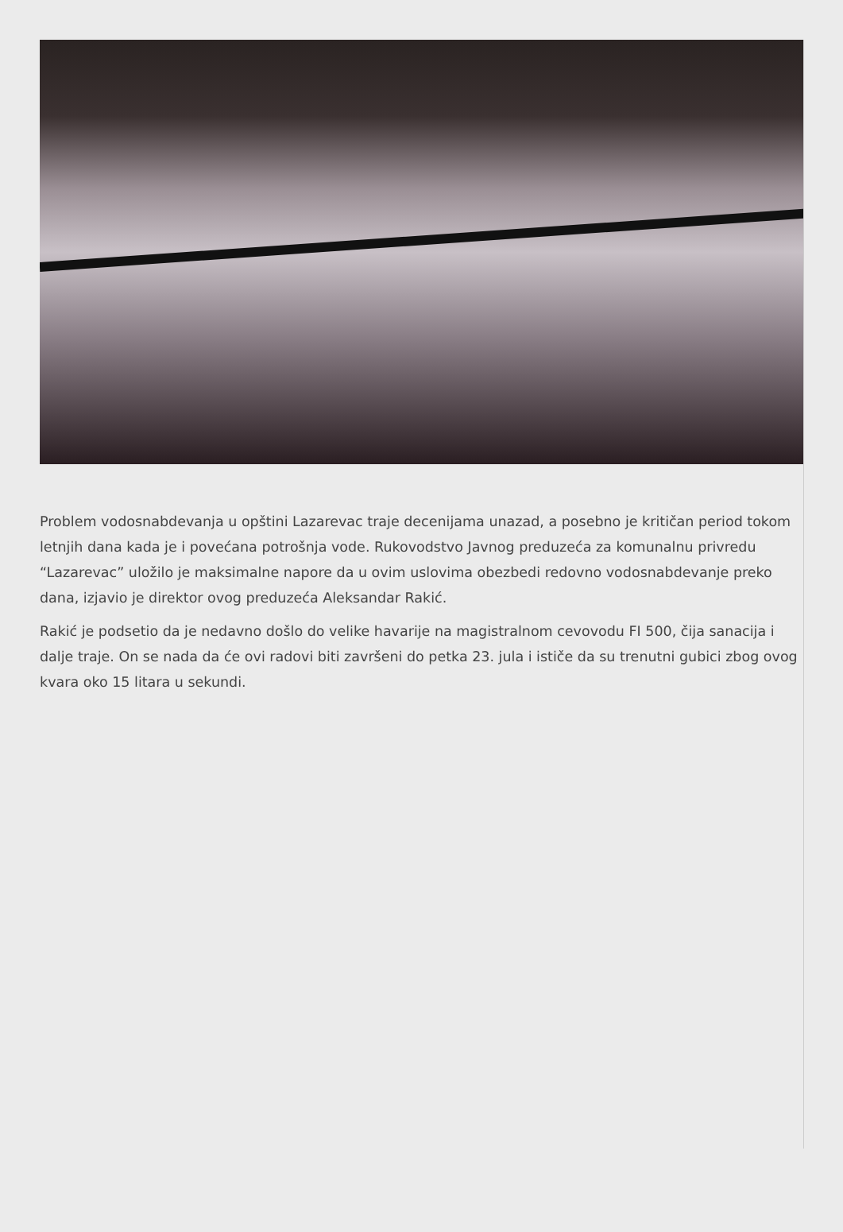Problem vodosnabdevanja u opštini Lazarevac traje decenijama unazad, a posebno je kritičan period tokom letnjih dana kada je i povećana potrošnja vode. Rukovodstvo Javnog preduzeća za komunalnu privredu “Lazarevac” uložilo je maksimalne napore da u ovim uslovima obezbedi redovno vodosnabdevanje preko dana, izjavio je direktor ovog preduzeća Aleksandar Rakić.
Rakić je podsetio da je nedavno došlo do velike havarije na magistralnom cevovodu FI 500, čija sanacija i dalje traje. On se nada da će ovi radovi biti završeni do petka 23. jula i ističe da su trenutni gubici zbog ovog kvara oko 15 litara u sekundi.